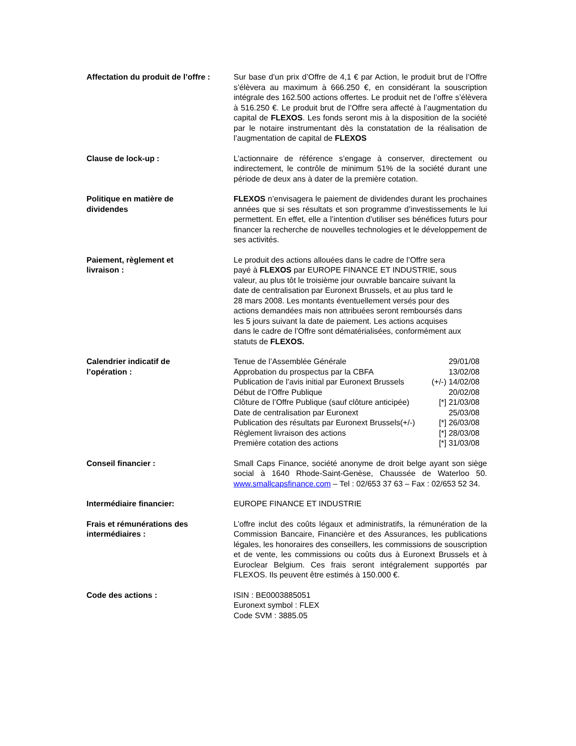Affectation du produit de l’offre :
Sur base d’un prix d’Offre de 4,1 € par Action, le produit brut de l’Offre s’élèvera au maximum à 666.250 €, en considérant la souscription intégrale des 162.500 actions offertes. Le produit net de l’offre s’élèvera à 516.250 €. Le produit brut de l’Offre sera affecté à l’augmentation du capital de FLEXOS. Les fonds seront mis à la disposition de la société par le notaire instrumentant dès la constatation de la réalisation de l’augmentation de capital de FLEXOS
Clause de lock-up : L’actionnaire de référence s’engage à conserver, directement ou indirectement, le contrôle de minimum 51% de la société durant une période de deux ans à dater de la première cotation.
Politique en matière de
dividendes
FLEXOS n’envisagera le paiement de dividendes durant les prochaines années que si ses résultats et son programme d’investissements le lui permettent. En effet, elle a l’intention d’utiliser ses bénéfices futurs pour financer la recherche de nouvelles technologies et le développement de ses activités.
Paiement, règlement et
livraison :
Le produit des actions allouées dans le cadre de l’Offre sera
payé à FLEXOS par EUROPE FINANCE ET INDUSTRIE, sous
valeur, au plus tôt le troisième jour ouvrable bancaire suivant la
date de centralisation par Euronext Brussels, et au plus tard le
28 mars 2008. Les montants éventuellement versés pour des
actions demandées mais non attribuées seront remboursés dans
les 5 jours suivant la date de paiement. Les actions acquises
dans le cadre de l’Offre sont dématérialisées, conformément aux
statuts de FLEXOS.
Calendrier indicatif de
l’opération :
Tenue de l’Assemblée Générale 29/01/08
Approbation du prospectus par la CBFA 13/02/08
Publication de l’avis initial par Euronext Brussels (+/-) 14/02/08
Début de l’Offre Publique 20/02/08
Clôture de l’Offre Publique (sauf clôture anticipée) [*] 21/03/08
Date de centralisation par Euronext 25/03/08
Publication des résultats par Euronext Brussels(+/-) [*] 26/03/08
Règlement livraison des actions [*] 28/03/08
Première cotation des actions [*] 31/03/08
Conseil financier : Small Caps Finance, société anonyme de droit belge ayant son siège social à 1640 Rhode-Saint-Genèse, Chaussée de Waterloo 50. www.smallcapsfinance.com – Tel : 02/653 37 63 – Fax : 02/653 52 34.
Intermédiaire financier: EUROPE FINANCE ET INDUSTRIE
Frais et rémunérations des
intermédiaires :
L’offre inclut des coûts légaux et administratifs, la rémunération de la Commission Bancaire, Financière et des Assurances, les publications légales, les honoraires des conseillers, les commissions de souscription et de vente, les commissions ou coûts dus à Euronext Brussels et à Euroclear Belgium. Ces frais seront intégralement supportés par FLEXOS. Ils peuvent être estimés à 150.000 €.
Code des actions : ISIN : BE0003885051
Euronext symbol : FLEX
Code SVM : 3885.05